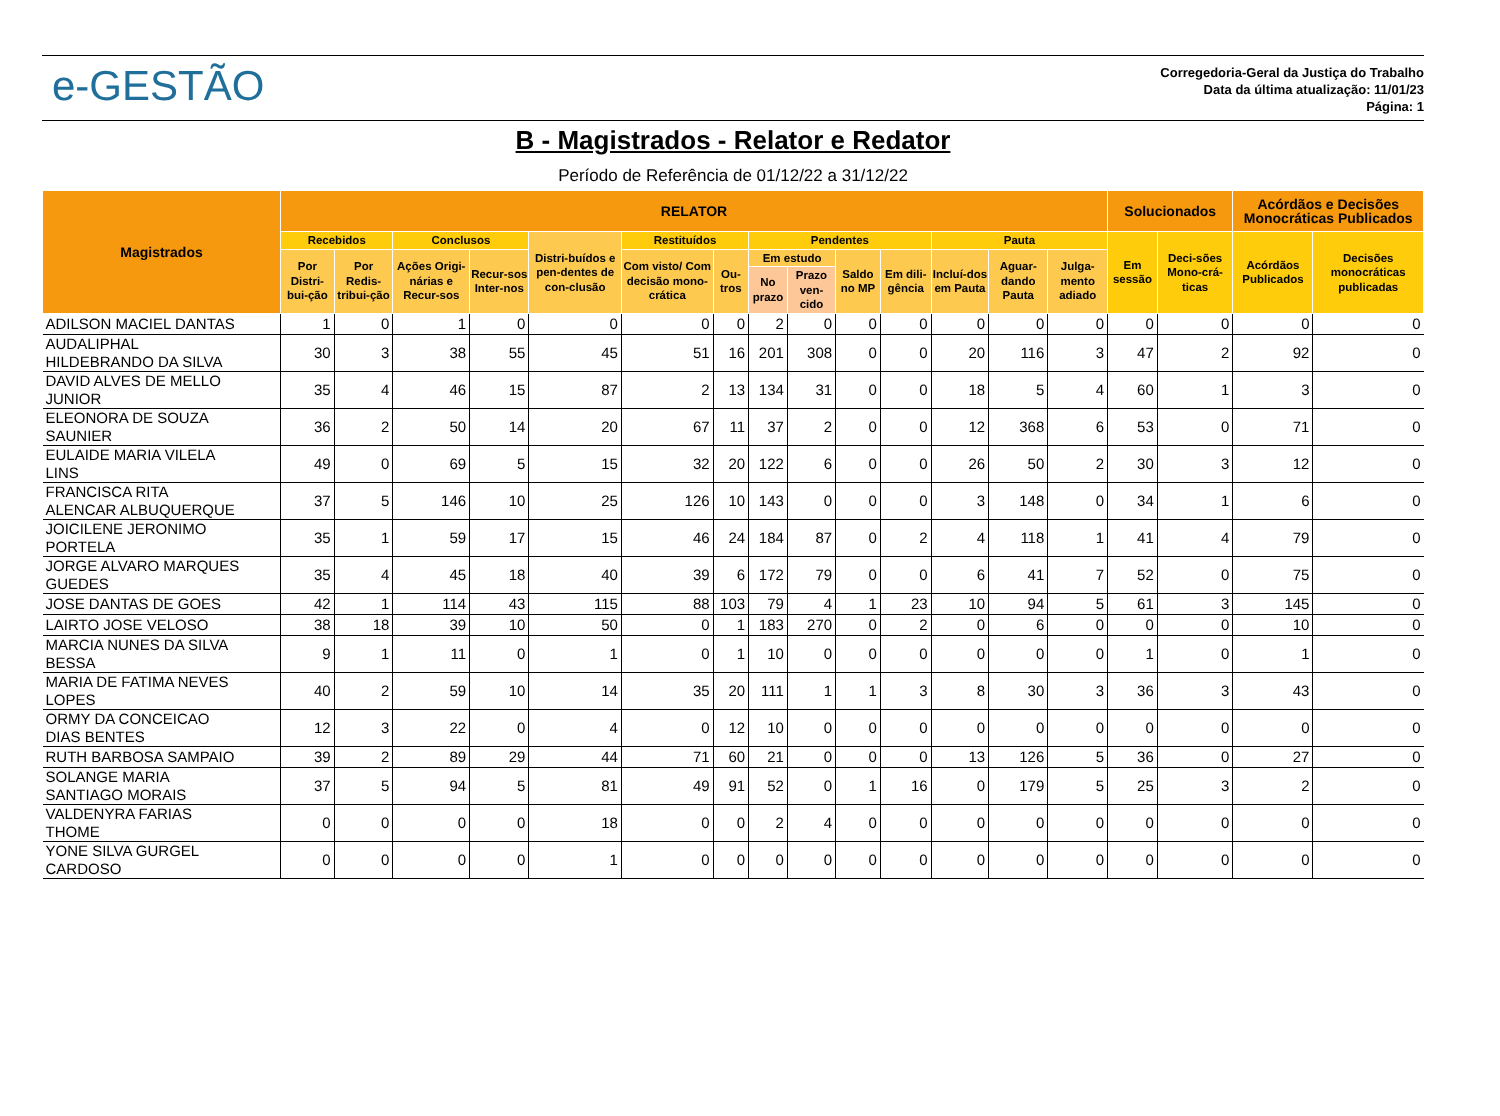e-GESTÃO
Corregedoria-Geral da Justiça do Trabalho
Data da última atualização: 11/01/23
Página: 1
B - Magistrados - Relator e Redator
Período de Referência de 01/12/22 a 31/12/22
| Magistrados | RELATOR | | | | | | | | | | | | | | Solucionados | | Acórdãos e Decisões Monocráticas Publicados | |
| --- | --- | --- | --- | --- | --- | --- | --- | --- | --- | --- | --- | --- | --- | --- | --- | --- | --- | --- |
| | Recebidos | | Conclusos | | Distri-buídos e pen-dentes de con-clusão | Restituídos | | Pendentes | | | | Pauta | | | Em sessão | Deci-sões Mono-crá-ticas | Acórdãos Publicados | Decisões monocráticas publicadas |
| | Por Distri-bui-ção | Por Redis-tribui-ção | Ações Origi-nárias e Recur-sos | Recur-sos Inter-nos | | Com visto/ Com decisão mono-crática | Ou-tros | Em estudo | | Saldo no MP | Em dili-gência | Incluí-dos em Pauta | Aguar-dando Pauta | Julga-mento adiado | | | | |
| | | | | | | | | No prazo | Prazo ven-cido | | | | | | | | | |
| ADILSON MACIEL DANTAS | 1 | 0 | 1 | 0 | 0 | 0 | 0 | 2 | 0 | 0 | 0 | 0 | 0 | 0 | 0 | 0 | 0 | 0 |
| AUDALIPHAL HILDEBRANDO DA SILVA | 30 | 3 | 38 | 55 | 45 | 51 | 16 | 201 | 308 | 0 | 0 | 20 | 116 | 3 | 47 | 2 | 92 | 0 |
| DAVID ALVES DE MELLO JUNIOR | 35 | 4 | 46 | 15 | 87 | 2 | 13 | 134 | 31 | 0 | 0 | 18 | 5 | 4 | 60 | 1 | 3 | 0 |
| ELEONORA DE SOUZA SAUNIER | 36 | 2 | 50 | 14 | 20 | 67 | 11 | 37 | 2 | 0 | 0 | 12 | 368 | 6 | 53 | 0 | 71 | 0 |
| EULAIDE MARIA VILELA LINS | 49 | 0 | 69 | 5 | 15 | 32 | 20 | 122 | 6 | 0 | 0 | 26 | 50 | 2 | 30 | 3 | 12 | 0 |
| FRANCISCA RITA ALENCAR ALBUQUERQUE | 37 | 5 | 146 | 10 | 25 | 126 | 10 | 143 | 0 | 0 | 0 | 3 | 148 | 0 | 34 | 1 | 6 | 0 |
| JOICILENE JERONIMO PORTELA | 35 | 1 | 59 | 17 | 15 | 46 | 24 | 184 | 87 | 0 | 2 | 4 | 118 | 1 | 41 | 4 | 79 | 0 |
| JORGE ALVARO MARQUES GUEDES | 35 | 4 | 45 | 18 | 40 | 39 | 6 | 172 | 79 | 0 | 0 | 6 | 41 | 7 | 52 | 0 | 75 | 0 |
| JOSE DANTAS DE GOES | 42 | 1 | 114 | 43 | 115 | 88 | 103 | 79 | 4 | 1 | 23 | 10 | 94 | 5 | 61 | 3 | 145 | 0 |
| LAIRTO JOSE VELOSO | 38 | 18 | 39 | 10 | 50 | 0 | 1 | 183 | 270 | 0 | 2 | 0 | 6 | 0 | 0 | 0 | 10 | 0 |
| MARCIA NUNES DA SILVA BESSA | 9 | 1 | 11 | 0 | 1 | 0 | 1 | 10 | 0 | 0 | 0 | 0 | 0 | 0 | 1 | 0 | 1 | 0 |
| MARIA DE FATIMA NEVES LOPES | 40 | 2 | 59 | 10 | 14 | 35 | 20 | 111 | 1 | 1 | 3 | 8 | 30 | 3 | 36 | 3 | 43 | 0 |
| ORMY DA CONCEICAO DIAS BENTES | 12 | 3 | 22 | 0 | 4 | 0 | 12 | 10 | 0 | 0 | 0 | 0 | 0 | 0 | 0 | 0 | 0 | 0 |
| RUTH BARBOSA SAMPAIO | 39 | 2 | 89 | 29 | 44 | 71 | 60 | 21 | 0 | 0 | 0 | 13 | 126 | 5 | 36 | 0 | 27 | 0 |
| SOLANGE MARIA SANTIAGO MORAIS | 37 | 5 | 94 | 5 | 81 | 49 | 91 | 52 | 0 | 1 | 16 | 0 | 179 | 5 | 25 | 3 | 2 | 0 |
| VALDENYRA FARIAS THOME | 0 | 0 | 0 | 0 | 18 | 0 | 0 | 2 | 4 | 0 | 0 | 0 | 0 | 0 | 0 | 0 | 0 | 0 |
| YONE SILVA GURGEL CARDOSO | 0 | 0 | 0 | 0 | 1 | 0 | 0 | 0 | 0 | 0 | 0 | 0 | 0 | 0 | 0 | 0 | 0 | 0 |